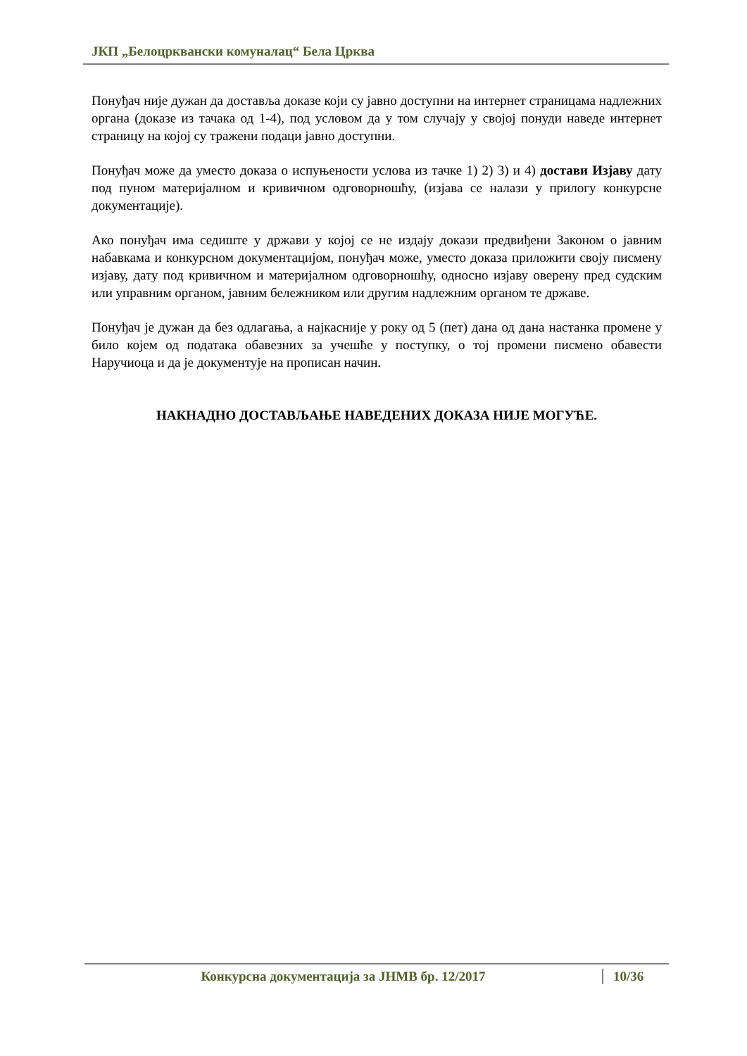ЈКП „Белоцрквански комуналац“ Бела Црква
Понуђач није дужан да доставља доказе који су јавно доступни на интернет страницама надлежних органа (доказе из тачака од 1-4), под условом да у том случају у својој понуди наведе интернет страницу на којој су тражени подаци јавно доступни.
Понуђач може да уместо доказа о испуњености услова из тачке 1) 2) 3) и 4) достави Изјаву дату под пуном материјалном и кривичном одговорношћу, (изјава се налази у прилогу конкурсне документације).
Ако понуђач има седиште у држави у којој се не издају докази предвиђени Законом о јавним набавкама и конкурсном документацијом, понуђач може, уместо доказа приложити своју писмену изјаву, дату под кривичном и материјалном одговорношћу, односно изјаву оверену пред судским или управним органом, јавним бележником или другим надлежним органом те државе.
Понуђач је дужан да без одлагања, а најкасније у року од 5 (пет) дана од дана настанка промене у било којем од података обавезних за учешће у поступку, о тој промени писмено обавести Наручиоца и да је документује на прописан начин.
НАКНАДНО ДОСТАВЉАЊЕ НАВЕДЕНИХ ДОКАЗА НИЈЕ МОГУЋЕ.
Конкурсна документација за ЈНМВ бр. 12/2017 10/36